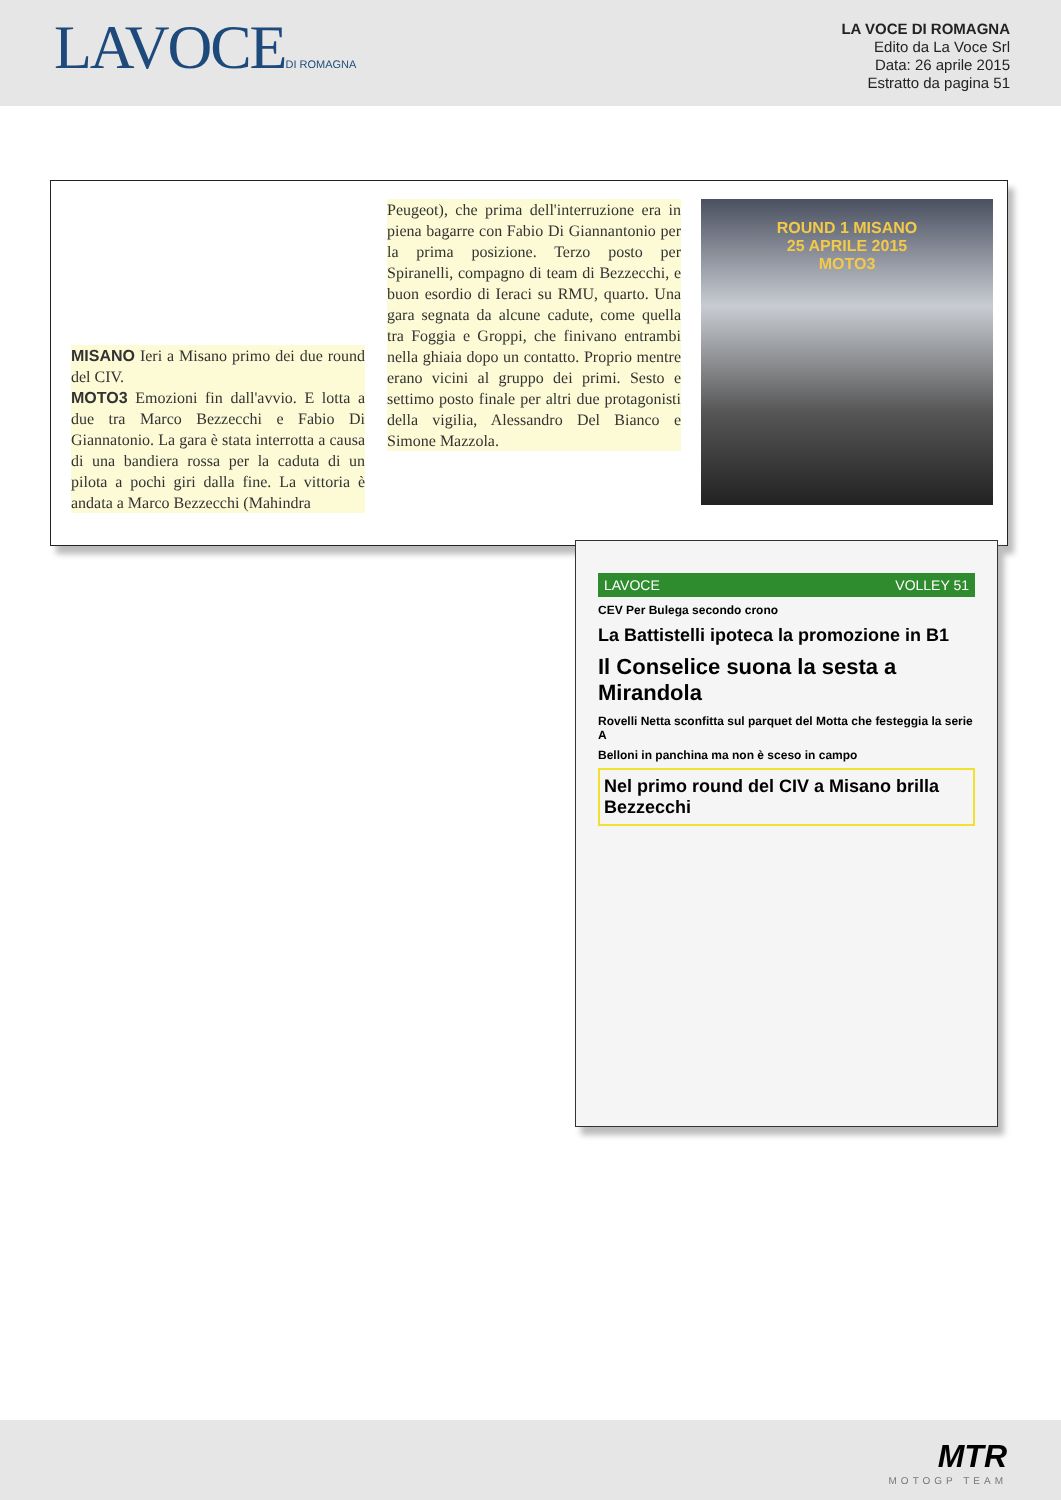LAVOCEDI ROMAGNA
LA VOCE DI ROMAGNA
Edito da La Voce Srl
Data: 26 aprile 2015
Estratto da pagina 51
MISANO Ieri a Misano primo dei due round del CIV.
MOTO3 Emozioni fin dall'avvio. E lotta a due tra Marco Bezzecchi e Fabio Di Giannatonio. La gara è stata interrotta a causa di una bandiera rossa per la caduta di un pilota a pochi giri dalla fine. La vittoria è andata a Marco Bezzecchi (Mahindra
Peugeot), che prima dell'interruzione era in piena bagarre con Fabio Di Giannantonio per la prima posizione. Terzo posto per Spiranelli, compagno di team di Bezzecchi, e buon esordio di Ieraci su RMU, quarto. Una gara segnata da alcune cadute, come quella tra Foggia e Groppi, che finivano entrambi nella ghiaia dopo un contatto. Proprio mentre erano vicini al gruppo dei primi. Sesto e settimo posto finale per altri due protagonisti della vigilia, Alessandro Del Bianco e Simone Mazzola.
ROUND 1 MISANO
25 APRILE 2015
MOTO3
LAVOCE VOLLEY 51
CEV Per Bulega secondo crono
La Battistelli ipoteca la promozione in B1
Il Conselice suona la sesta a Mirandola
Rovelli Netta sconfitta sul parquet del Motta che festeggia la serie A
Belloni in panchina ma non è sceso in campo
Nel primo round del CIV a Misano brilla Bezzecchi
MTR
MOTOGP TEAM